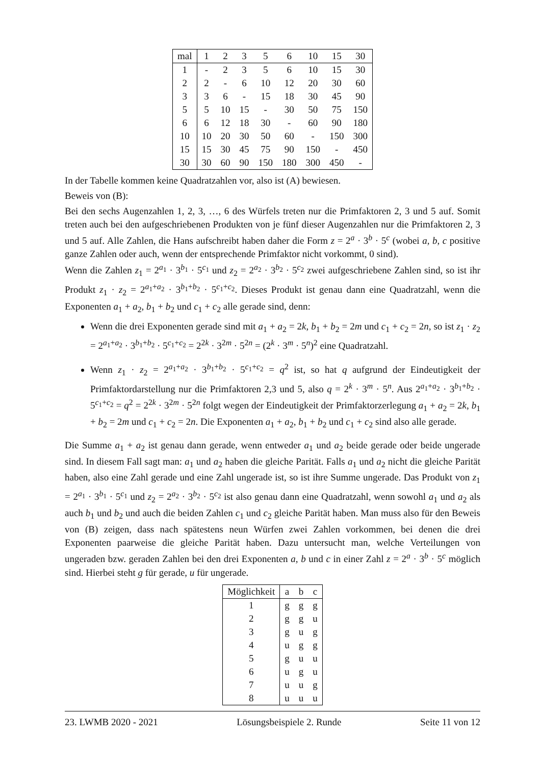| mal | 1 | 2 | 3 | 5 | 6 | 10 | 15 | 30 |
| --- | --- | --- | --- | --- | --- | --- | --- | --- |
| 1 | - | 2 | 3 | 5 | 6 | 10 | 15 | 30 |
| 2 | 2 | - | 6 | 10 | 12 | 20 | 30 | 60 |
| 3 | 3 | 6 | - | 15 | 18 | 30 | 45 | 90 |
| 5 | 5 | 10 | 15 | - | 30 | 50 | 75 | 150 |
| 6 | 6 | 12 | 18 | 30 | - | 60 | 90 | 180 |
| 10 | 10 | 20 | 30 | 50 | 60 | - | 150 | 300 |
| 15 | 15 | 30 | 45 | 75 | 90 | 150 | - | 450 |
| 30 | 30 | 60 | 90 | 150 | 180 | 300 | 450 | - |
In der Tabelle kommen keine Quadratzahlen vor, also ist (A) bewiesen.
Beweis von (B):
Bei den sechs Augenzahlen 1, 2, 3, …, 6 des Würfels treten nur die Primfaktoren 2, 3 und 5 auf. Somit treten auch bei den aufgeschriebenen Produkten von je fünf dieser Augenzahlen nur die Primfaktoren 2, 3 und 5 auf. Alle Zahlen, die Hans aufschreibt haben daher die Form z = 2<sup>a</sup> · 3<sup>b</sup> · 5<sup>c</sup> (wobei a, b, c positive ganze Zahlen oder auch, wenn der entsprechende Primfaktor nicht vorkommt, 0 sind).
Wenn die Zahlen z<sub>1</sub> = 2<sup>a<sub>1</sub></sup> · 3<sup>b<sub>1</sub></sup> · 5<sup>c<sub>1</sub></sup> und z<sub>2</sub> = 2<sup>a<sub>2</sub></sup> · 3<sup>b<sub>2</sub></sup> · 5<sup>c<sub>2</sub></sup> zwei aufgeschriebene Zahlen sind, so ist ihr Produkt z<sub>1</sub> · z<sub>2</sub> = 2<sup>a<sub>1</sub>+a<sub>2</sub></sup> · 3<sup>b<sub>1</sub>+b<sub>2</sub></sup> · 5<sup>c<sub>1</sub>+c<sub>2</sub></sup>. Dieses Produkt ist genau dann eine Quadratzahl, wenn die Exponenten a<sub>1</sub> + a<sub>2</sub>, b<sub>1</sub> + b<sub>2</sub> und c<sub>1</sub> + c<sub>2</sub> alle gerade sind, denn:
Wenn die drei Exponenten gerade sind mit a<sub>1</sub> + a<sub>2</sub> = 2k, b<sub>1</sub> + b<sub>2</sub> = 2m und c<sub>1</sub> + c<sub>2</sub> = 2n, so ist z<sub>1</sub> · z<sub>2</sub> = 2<sup>a<sub>1</sub>+a<sub>2</sub></sup> · 3<sup>b<sub>1</sub>+b<sub>2</sub></sup> · 5<sup>c<sub>1</sub>+c<sub>2</sub></sup> = 2<sup>2k</sup> · 3<sup>2m</sup> · 5<sup>2n</sup> = (2<sup>k</sup> · 3<sup>m</sup> · 5<sup>n</sup>)<sup>2</sup> eine Quadratzahl.
Wenn z<sub>1</sub> · z<sub>2</sub> = 2<sup>a<sub>1</sub>+a<sub>2</sub></sup> · 3<sup>b<sub>1</sub>+b<sub>2</sub></sup> · 5<sup>c<sub>1</sub>+c<sub>2</sub></sup> = q<sup>2</sup> ist, so hat q aufgrund der Eindeutigkeit der Primfaktordarstellung nur die Primfaktoren 2,3 und 5, also q = 2<sup>k</sup> · 3<sup>m</sup> · 5<sup>n</sup>. Aus 2<sup>a<sub>1</sub>+a<sub>2</sub></sup> · 3<sup>b<sub>1</sub>+b<sub>2</sub></sup> · 5<sup>c<sub>1</sub>+c<sub>2</sub></sup> = q<sup>2</sup> = 2<sup>2k</sup> · 3<sup>2m</sup> · 5<sup>2n</sup> folgt wegen der Eindeutigkeit der Primfaktorzerlegung a<sub>1</sub> + a<sub>2</sub> = 2k, b<sub>1</sub> + b<sub>2</sub> = 2m und c<sub>1</sub> + c<sub>2</sub> = 2n. Die Exponenten a<sub>1</sub> + a<sub>2</sub>, b<sub>1</sub> + b<sub>2</sub> und c<sub>1</sub> + c<sub>2</sub> sind also alle gerade.
Die Summe a<sub>1</sub> + a<sub>2</sub> ist genau dann gerade, wenn entweder a<sub>1</sub> und a<sub>2</sub> beide gerade oder beide ungerade sind. In diesem Fall sagt man: a<sub>1</sub> und a<sub>2</sub> haben die gleiche Parität. Falls a<sub>1</sub> und a<sub>2</sub> nicht die gleiche Parität haben, also eine Zahl gerade und eine Zahl ungerade ist, so ist ihre Summe ungerade. Das Produkt von z<sub>1</sub> = 2<sup>a<sub>1</sub></sup> · 3<sup>b<sub>1</sub></sup> · 5<sup>c<sub>1</sub></sup> und z<sub>2</sub> = 2<sup>a<sub>2</sub></sup> · 3<sup>b<sub>2</sub></sup> · 5<sup>c<sub>2</sub></sup> ist also genau dann eine Quadratzahl, wenn sowohl a<sub>1</sub> und a<sub>2</sub> als auch b<sub>1</sub> und b<sub>2</sub> und auch die beiden Zahlen c<sub>1</sub> und c<sub>2</sub> gleiche Parität haben. Man muss also für den Beweis von (B) zeigen, dass nach spätestens neun Würfen zwei Zahlen vorkommen, bei denen die drei Exponenten paarweise die gleiche Parität haben. Dazu untersucht man, welche Verteilungen von ungeraden bzw. geraden Zahlen bei den drei Exponenten a, b und c in einer Zahl z = 2<sup>a</sup> · 3<sup>b</sup> · 5<sup>c</sup> möglich sind. Hierbei steht g für gerade, u für ungerade.
| Möglichkeit | a | b | c |
| --- | --- | --- | --- |
| 1 | g | g | g |
| 2 | g | g | u |
| 3 | g | u | g |
| 4 | u | g | g |
| 5 | g | u | u |
| 6 | u | g | u |
| 7 | u | u | g |
| 8 | u | u | u |
23. LWMB 2020 - 2021 Lösungsbeispiele 2. Runde Seite 11 von 12